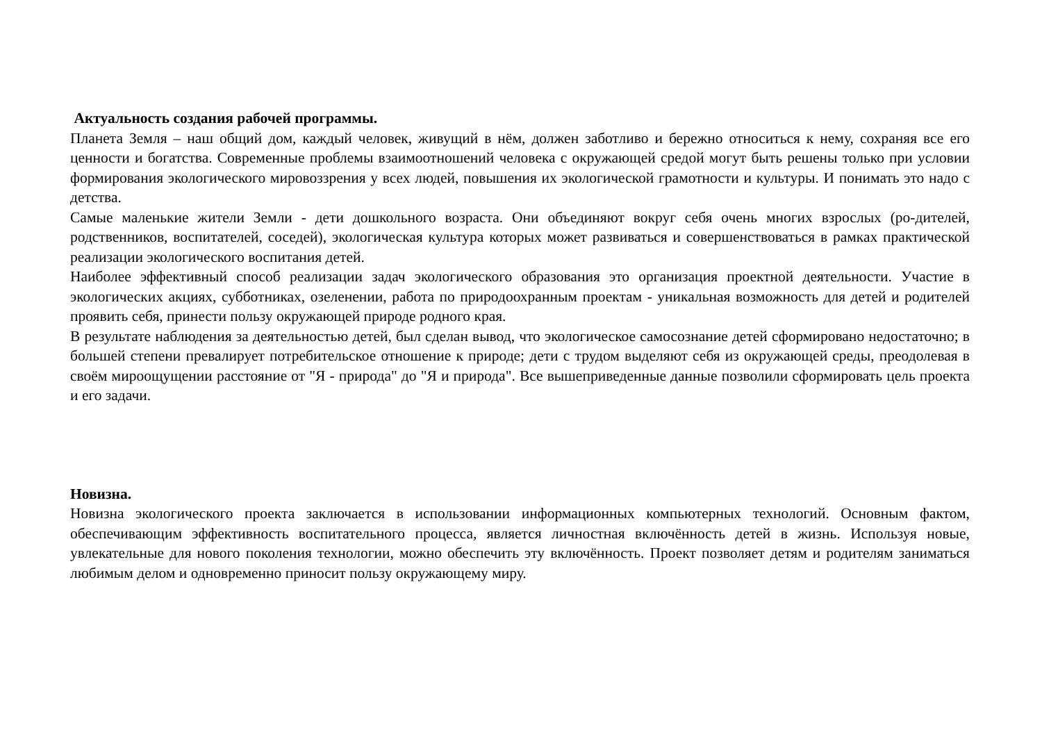Актуальность создания рабочей программы.
Планета Земля – наш общий дом, каждый человек, живущий в нём, должен заботливо и бережно относиться к нему, сохраняя все его ценности и богатства. Современные проблемы взаимоотношений человека с окружающей средой могут быть решены только при условии формирования экологического мировоззрения у всех людей, повышения их экологической грамотности и культуры. И понимать это надо с детства.
Самые маленькие жители Земли - дети дошкольного возраста. Они объединяют вокруг себя очень многих взрослых (ро-дителей, родственников, воспитателей, соседей), экологическая культура которых может развиваться и совершенствоваться в рамках практической реализации экологического воспитания детей.
Наиболее эффективный способ реализации задач экологического образования это организация проектной деятельности. Участие в экологических акциях, субботниках, озеленении, работа по природоохранным проектам - уникальная возможность для детей и родителей проявить себя, принести пользу окружающей природе родного края.
В результате наблюдения за деятельностью детей, был сделан вывод, что экологическое самосознание детей сформировано недостаточно; в большей степени превалирует потребительское отношение к природе; дети с трудом выделяют себя из окружающей среды, преодолевая в своём мироощущении расстояние от "Я - природа" до "Я и природа". Все вышеприведенные данные позволили сформировать цель проекта и его задачи.
Новизна.
Новизна экологического проекта заключается в использовании информационных компьютерных технологий. Основным фактом, обеспечивающим эффективность воспитательного процесса, является личностная включённость детей в жизнь. Используя новые, увлекательные для нового поколения технологии, можно обеспечить эту включённость. Проект позволяет детям и родителям заниматься любимым делом и одновременно приносит пользу окружающему миру.